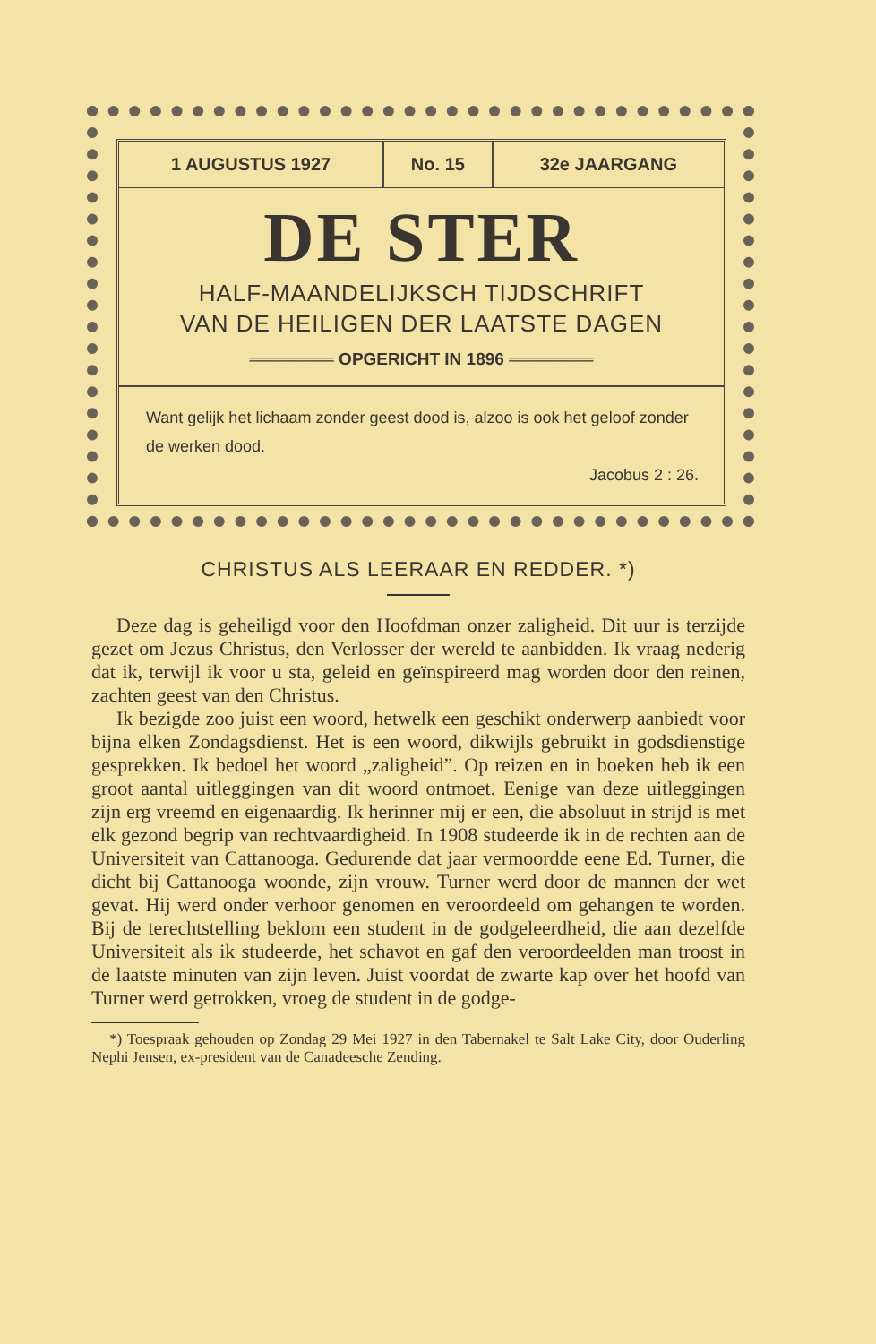| 1 AUGUSTUS 1927 | No. 15 | 32e JAARGANG |
DE STER
HALF-MAANDELIJKSCH TIJDSCHRIFT
VAN DE HEILIGEN DER LAATSTE DAGEN
═══════ OPGERICHT IN 1896 ═══════
Want gelijk het lichaam zonder geest dood is, alzoo is ook het geloof zonder de werken dood.
Jacobus 2 : 26.
CHRISTUS ALS LEERAAR EN REDDER. *)
Deze dag is geheiligd voor den Hoofdman onzer zaligheid. Dit uur is terzijde gezet om Jezus Christus, den Verlosser der wereld te aanbidden. Ik vraag nederig dat ik, terwijl ik voor u sta, geleid en geïnspireerd mag worden door den reinen, zachten geest van den Christus.
Ik bezigde zoo juist een woord, hetwelk een geschikt onderwerp aanbiedt voor bijna elken Zondagsdienst. Het is een woord, dikwijls gebruikt in godsdienstige gesprekken. Ik bedoel het woord „zaligheid”. Op reizen en in boeken heb ik een groot aantal uitleggingen van dit woord ontmoet. Eenige van deze uitleggingen zijn erg vreemd en eigenaardig. Ik herinner mij er een, die absoluut in strijd is met elk gezond begrip van rechtvaardigheid. In 1908 studeerde ik in de rechten aan de Universiteit van Cattanooga. Gedurende dat jaar vermoordde eene Ed. Turner, die dicht bij Cattanooga woonde, zijn vrouw. Turner werd door de mannen der wet gevat. Hij werd onder verhoor genomen en veroordeeld om gehangen te worden. Bij de terechtstelling beklom een student in de godgeleerdheid, die aan dezelfde Universiteit als ik studeerde, het schavot en gaf den veroordeelden man troost in de laatste minuten van zijn leven. Juist voordat de zwarte kap over het hoofd van Turner werd getrokken, vroeg de student in de godge-
*) Toespraak gehouden op Zondag 29 Mei 1927 in den Tabernakel te Salt Lake City, door Ouderling Nephi Jensen, ex-president van de Canadeesche Zending.